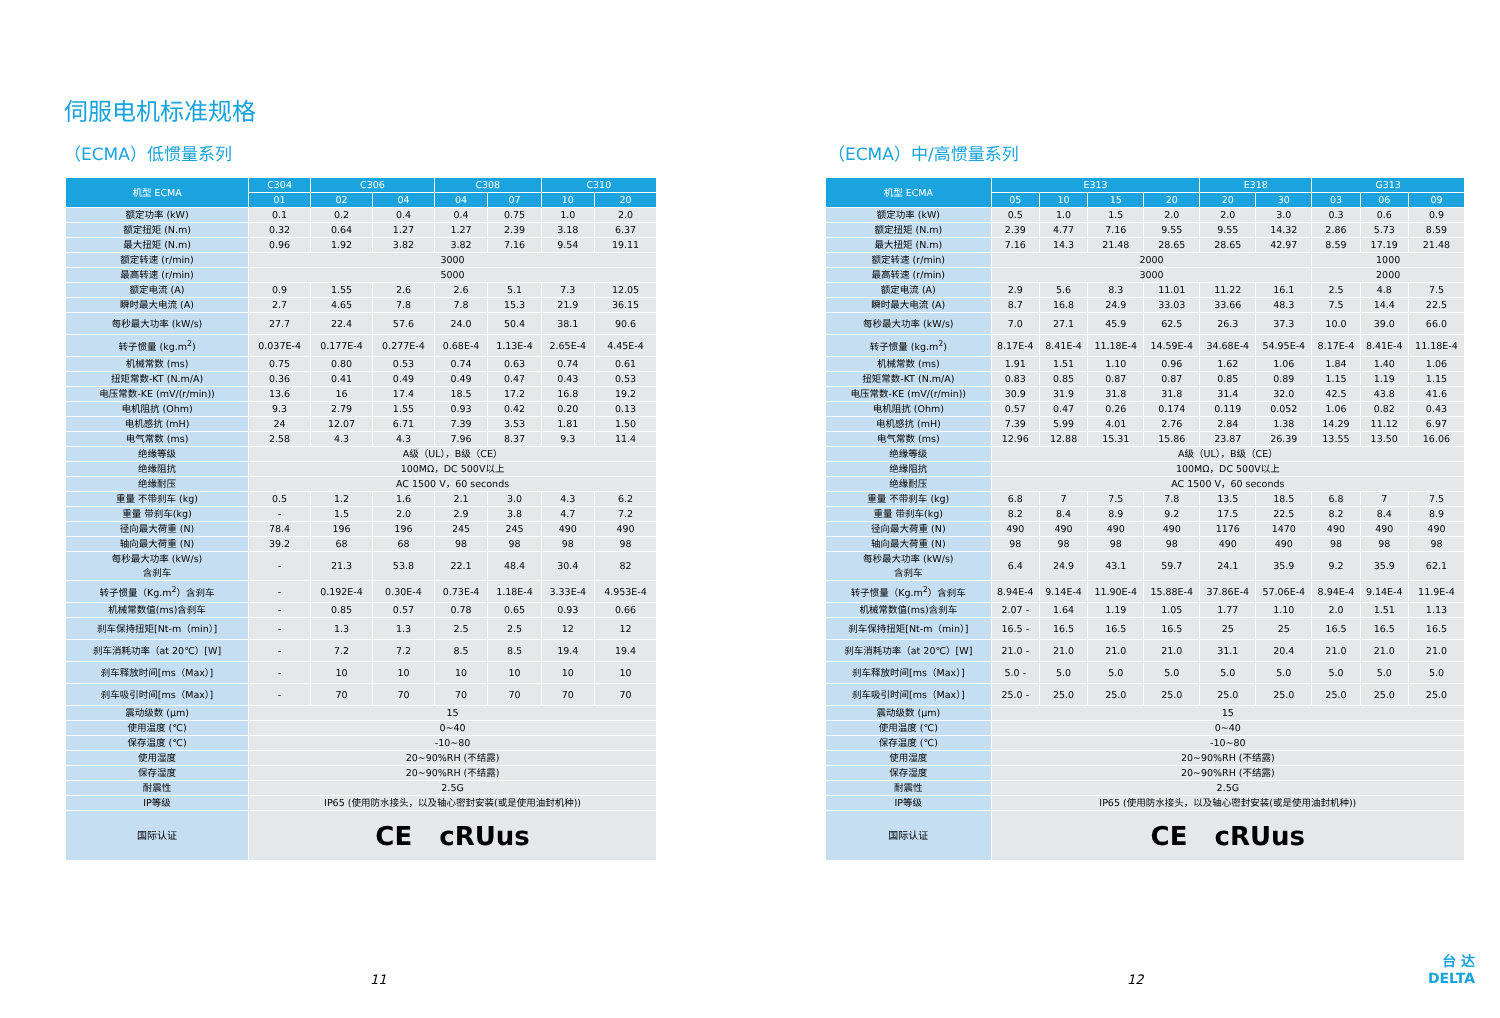伺服电机标准规格
（ECMA）低惯量系列
| 机型 ECMA | C304 | C306 | | C308 | | C310 | |
| --- | --- | --- | --- | --- | --- | --- | --- |
| | 01 | 02 | 04 | 04 | 07 | 10 | 20 |
| 额定功率 (kW) | 0.1 | 0.2 | 0.4 | 0.4 | 0.75 | 1.0 | 2.0 |
| 额定扭矩 (N.m) | 0.32 | 0.64 | 1.27 | 1.27 | 2.39 | 3.18 | 6.37 |
| 最大扭矩 (N.m) | 0.96 | 1.92 | 3.82 | 3.82 | 7.16 | 9.54 | 19.11 |
| 额定转速 (r/min) | 3000 | | | | | | |
| 最高转速 (r/min) | 5000 | | | | | | |
| 额定电流 (A) | 0.9 | 1.55 | 2.6 | 2.6 | 5.1 | 7.3 | 12.05 |
| 瞬时最大电流 (A) | 2.7 | 4.65 | 7.8 | 7.8 | 15.3 | 21.9 | 36.15 |
| 每秒最大功率 (kW/s) | 27.7 | 22.4 | 57.6 | 24.0 | 50.4 | 38.1 | 90.6 |
| 转子惯量 (kg.m<sup>2</sup>) | 0.037E-4 | 0.177E-4 | 0.277E-4 | 0.68E-4 | 1.13E-4 | 2.65E-4 | 4.45E-4 |
| 机械常数 (ms) | 0.75 | 0.80 | 0.53 | 0.74 | 0.63 | 0.74 | 0.61 |
| 扭矩常数-KT (N.m/A) | 0.36 | 0.41 | 0.49 | 0.49 | 0.47 | 0.43 | 0.53 |
| 电压常数-KE (mV/(r/min)) | 13.6 | 16 | 17.4 | 18.5 | 17.2 | 16.8 | 19.2 |
| 电机阻抗 (Ohm) | 9.3 | 2.79 | 1.55 | 0.93 | 0.42 | 0.20 | 0.13 |
| 电机感抗 (mH) | 24 | 12.07 | 6.71 | 7.39 | 3.53 | 1.81 | 1.50 |
| 电气常数 (ms) | 2.58 | 4.3 | 4.3 | 7.96 | 8.37 | 9.3 | 11.4 |
| 绝缘等级 | A级（UL），B级（CE） | | | | | | |
| 绝缘阻抗 | 100MΩ，DC 500V以上 | | | | | | |
| 绝缘耐压 | AC 1500 V，60 seconds | | | | | | |
| 重量 不带刹车 (kg) | 0.5 | 1.2 | 1.6 | 2.1 | 3.0 | 4.3 | 6.2 |
| 重量 带刹车(kg) | - | 1.5 | 2.0 | 2.9 | 3.8 | 4.7 | 7.2 |
| 径向最大荷重 (N) | 78.4 | 196 | 196 | 245 | 245 | 490 | 490 |
| 轴向最大荷重 (N) | 39.2 | 68 | 68 | 98 | 98 | 98 | 98 |
| 每秒最大功率 (kW/s) 含刹车 | - | 21.3 | 53.8 | 22.1 | 48.4 | 30.4 | 82 |
| 转子惯量（Kg.m<sup>2</sup>）含刹车 | - | 0.192E-4 | 0.30E-4 | 0.73E-4 | 1.18E-4 | 3.33E-4 | 4.953E-4 |
| 机械常数值(ms)含刹车 | - | 0.85 | 0.57 | 0.78 | 0.65 | 0.93 | 0.66 |
| 刹车保持扭矩[Nt-m（min）] | - | 1.3 | 1.3 | 2.5 | 2.5 | 12 | 12 |
| 刹车消耗功率（at 20℃）[W] | - | 7.2 | 7.2 | 8.5 | 8.5 | 19.4 | 19.4 |
| 刹车释放时间[ms（Max）] | - | 10 | 10 | 10 | 10 | 10 | 10 |
| 刹车吸引时间[ms（Max）] | - | 70 | 70 | 70 | 70 | 70 | 70 |
| 震动级数 (μm) | 15 | | | | | | |
| 使用温度 (℃) | 0~40 | | | | | | |
| 保存温度 (℃) | -10~80 | | | | | | |
| 使用湿度 | 20~90%RH (不结露) | | | | | | |
| 保存湿度 | 20~90%RH (不结露) | | | | | | |
| 耐震性 | 2.5G | | | | | | |
| IP等级 | IP65 (使用防水接头，以及轴心密封安装(或是使用油封机种)) | | | | | | |
| 国际认证 | CE cRUus | | | | | | |
11
（ECMA）中/高惯量系列
| 机型 ECMA | E313 | | | | E318 | | G313 | | |
| --- | --- | --- | --- | --- | --- | --- | --- | --- | --- |
| | 05 | 10 | 15 | 20 | 20 | 30 | 03 | 06 | 09 |
| 额定功率 (kW) | 0.5 | 1.0 | 1.5 | 2.0 | 2.0 | 3.0 | 0.3 | 0.6 | 0.9 |
| 额定扭矩 (N.m) | 2.39 | 4.77 | 7.16 | 9.55 | 9.55 | 14.32 | 2.86 | 5.73 | 8.59 |
| 最大扭矩 (N.m) | 7.16 | 14.3 | 21.48 | 28.65 | 28.65 | 42.97 | 8.59 | 17.19 | 21.48 |
| 额定转速 (r/min) | 2000 | | | | | | 1000 | | |
| 最高转速 (r/min) | 3000 | | | | | | 2000 | | |
| 额定电流 (A) | 2.9 | 5.6 | 8.3 | 11.01 | 11.22 | 16.1 | 2.5 | 4.8 | 7.5 |
| 瞬时最大电流 (A) | 8.7 | 16.8 | 24.9 | 33.03 | 33.66 | 48.3 | 7.5 | 14.4 | 22.5 |
| 每秒最大功率 (kW/s) | 7.0 | 27.1 | 45.9 | 62.5 | 26.3 | 37.3 | 10.0 | 39.0 | 66.0 |
| 转子惯量 (kg.m<sup>2</sup>) | 8.17E-4 | 8.41E-4 | 11.18E-4 | 14.59E-4 | 34.68E-4 | 54.95E-4 | 8.17E-4 | 8.41E-4 | 11.18E-4 |
| 机械常数 (ms) | 1.91 | 1.51 | 1.10 | 0.96 | 1.62 | 1.06 | 1.84 | 1.40 | 1.06 |
| 扭矩常数-KT (N.m/A) | 0.83 | 0.85 | 0.87 | 0.87 | 0.85 | 0.89 | 1.15 | 1.19 | 1.15 |
| 电压常数-KE (mV/(r/min)) | 30.9 | 31.9 | 31.8 | 31.8 | 31.4 | 32.0 | 42.5 | 43.8 | 41.6 |
| 电机阻抗 (Ohm) | 0.57 | 0.47 | 0.26 | 0.174 | 0.119 | 0.052 | 1.06 | 0.82 | 0.43 |
| 电机感抗 (mH) | 7.39 | 5.99 | 4.01 | 2.76 | 2.84 | 1.38 | 14.29 | 11.12 | 6.97 |
| 电气常数 (ms) | 12.96 | 12.88 | 15.31 | 15.86 | 23.87 | 26.39 | 13.55 | 13.50 | 16.06 |
| 绝缘等级 | A级（UL），B级（CE） | | | | | | | | |
| 绝缘阻抗 | 100MΩ，DC 500V以上 | | | | | | | | |
| 绝缘耐压 | AC 1500 V，60 seconds | | | | | | | | |
| 重量 不带刹车 (kg) | 6.8 | 7 | 7.5 | 7.8 | 13.5 | 18.5 | 6.8 | 7 | 7.5 |
| 重量 带刹车(kg) | 8.2 | 8.4 | 8.9 | 9.2 | 17.5 | 22.5 | 8.2 | 8.4 | 8.9 |
| 径向最大荷重 (N) | 490 | 490 | 490 | 490 | 1176 | 1470 | 490 | 490 | 490 |
| 轴向最大荷重 (N) | 98 | 98 | 98 | 98 | 490 | 490 | 98 | 98 | 98 |
| 每秒最大功率 (kW/s) 含刹车 | 6.4 | 24.9 | 43.1 | 59.7 | 24.1 | 35.9 | 9.2 | 35.9 | 62.1 |
| 转子惯量（Kg.m<sup>2</sup>）含刹车 | 8.94E-4 | 9.14E-4 | 11.90E-4 | 15.88E-4 | 37.86E-4 | 57.06E-4 | 8.94E-4 | 9.14E-4 | 11.9E-4 |
| 机械常数值(ms)含刹车 | 2.07 - | 1.64 | 1.19 | 1.05 | 1.77 | 1.10 | 2.0 | 1.51 | 1.13 |
| 刹车保持扭矩[Nt-m（min）] | 16.5 - | 16.5 | 16.5 | 16.5 | 25 | 25 | 16.5 | 16.5 | 16.5 |
| 刹车消耗功率（at 20℃）[W] | 21.0 - | 21.0 | 21.0 | 21.0 | 31.1 | 20.4 | 21.0 | 21.0 | 21.0 |
| 刹车释放时间[ms（Max）] | 5.0 - | 5.0 | 5.0 | 5.0 | 5.0 | 5.0 | 5.0 | 5.0 | 5.0 |
| 刹车吸引时间[ms（Max）] | 25.0 - | 25.0 | 25.0 | 25.0 | 25.0 | 25.0 | 25.0 | 25.0 | 25.0 |
| 震动级数 (μm) | 15 | | | | | | | | |
| 使用温度 (℃) | 0~40 | | | | | | | | |
| 保存温度 (℃) | -10~80 | | | | | | | | |
| 使用湿度 | 20~90%RH (不结露) | | | | | | | | |
| 保存湿度 | 20~90%RH (不结露) | | | | | | | | |
| 耐震性 | 2.5G | | | | | | | | |
| IP等级 | IP65 (使用防水接头，以及轴心密封安装(或是使用油封机种)) | | | | | | | | |
| 国际认证 | CE cRUus | | | | | | | | |
12
台 达
DELTA